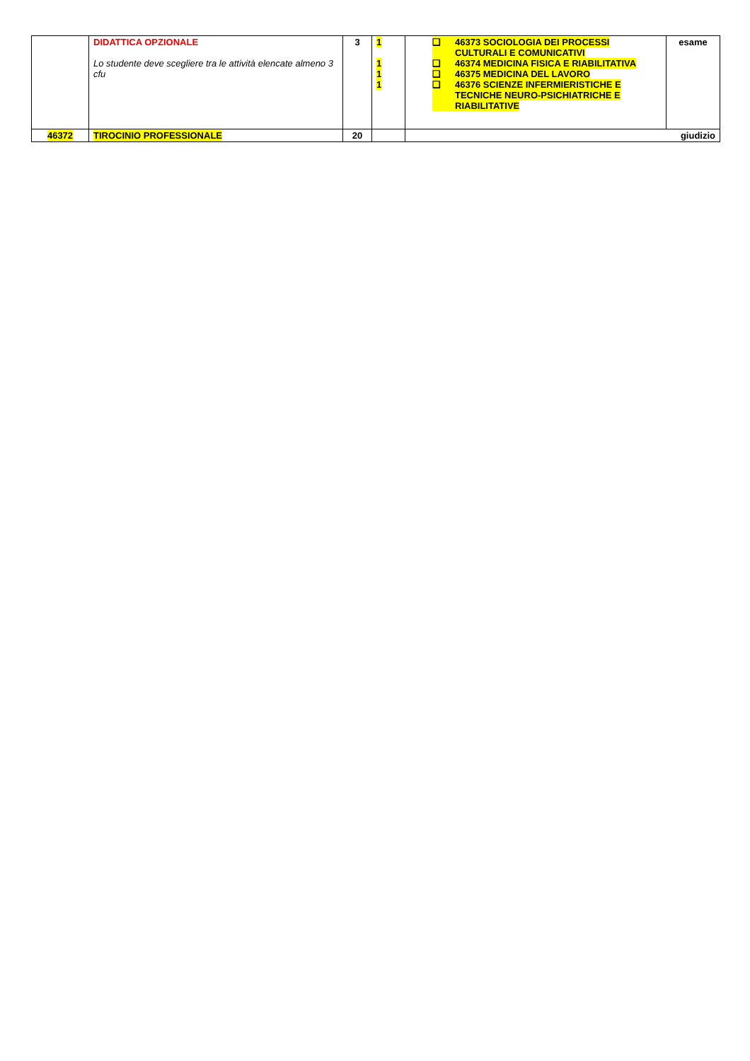| | DIDATTICA OPZIONALE Lo studente deve scegliere tra le attività elencate almeno 3 cfu | 3 | 1 1 1 1 | ❑ 46373 SOCIOLOGIA DEI PROCESSI CULTURALI E COMUNICATIVI ❑ 46374 MEDICINA FISICA E RIABILITATIVA ❑ 46375 MEDICINA DEL LAVORO ❑ 46376 SCIENZE INFERMIERISTICHE E TECNICHE NEURO-PSICHIATRICHE E RIABILITATIVE | esame |
| 46372 | TIROCINIO PROFESSIONALE | 20 | | giudizio | |